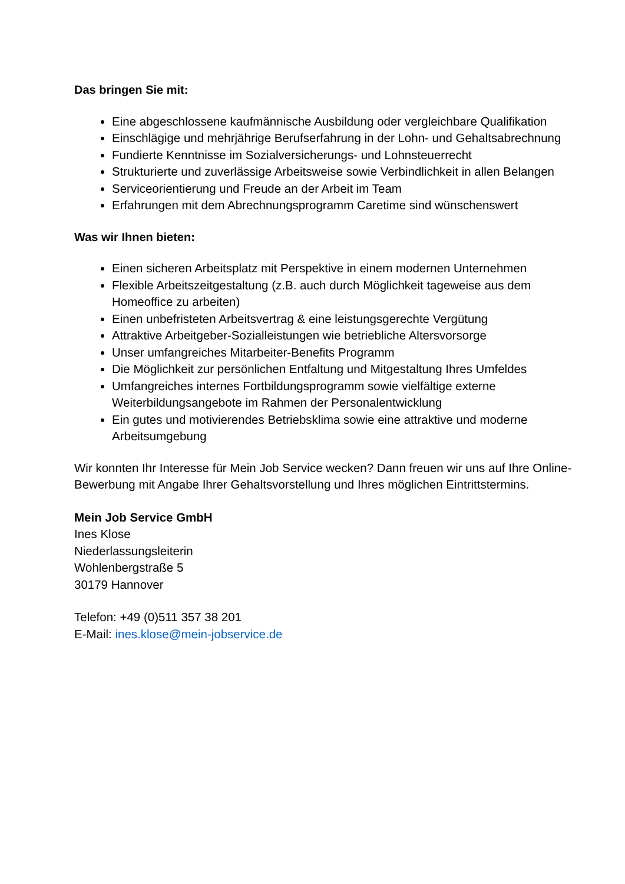Das bringen Sie mit:
Eine abgeschlossene kaufmännische Ausbildung oder vergleichbare Qualifikation
Einschlägige und mehrjährige Berufserfahrung in der Lohn- und Gehaltsabrechnung
Fundierte Kenntnisse im Sozialversicherungs- und Lohnsteuerrecht
Strukturierte und zuverlässige Arbeitsweise sowie Verbindlichkeit in allen Belangen
Serviceorientierung und Freude an der Arbeit im Team
Erfahrungen mit dem Abrechnungsprogramm Caretime sind wünschenswert
Was wir Ihnen bieten:
Einen sicheren Arbeitsplatz mit Perspektive in einem modernen Unternehmen
Flexible Arbeitszeitgestaltung (z.B. auch durch Möglichkeit tageweise aus dem Homeoffice zu arbeiten)
Einen unbefristeten Arbeitsvertrag & eine leistungsgerechte Vergütung
Attraktive Arbeitgeber-Sozialleistungen wie betriebliche Altersvorsorge
Unser umfangreiches Mitarbeiter-Benefits Programm
Die Möglichkeit zur persönlichen Entfaltung und Mitgestaltung Ihres Umfeldes
Umfangreiches internes Fortbildungsprogramm sowie vielfältige externe Weiterbildungsangebote im Rahmen der Personalentwicklung
Ein gutes und motivierendes Betriebsklima sowie eine attraktive und moderne Arbeitsumgebung
Wir konnten Ihr Interesse für Mein Job Service wecken? Dann freuen wir uns auf Ihre Online-Bewerbung mit Angabe Ihrer Gehaltsvorstellung und Ihres möglichen Eintrittstermins.
Mein Job Service GmbH
Ines Klose
Niederlassungsleiterin
Wohlenbergstraße 5
30179 Hannover
Telefon: +49 (0)511 357 38 201
E-Mail: ines.klose@mein-jobservice.de